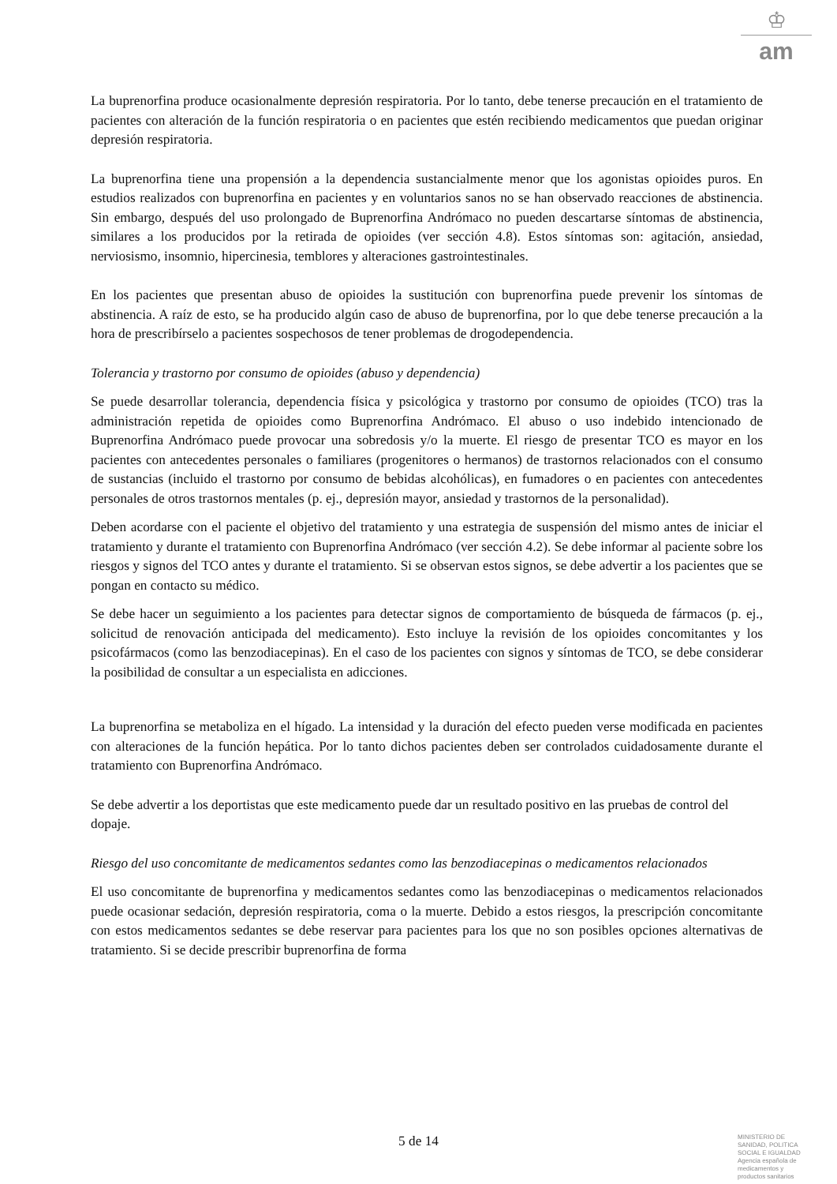♔
am
La buprenorfina produce ocasionalmente depresión respiratoria. Por lo tanto, debe tenerse precaución en el tratamiento de pacientes con alteración de la función respiratoria o en pacientes que estén recibiendo medicamentos que puedan originar depresión respiratoria.
La buprenorfina tiene una propensión a la dependencia sustancialmente menor que los agonistas opioides puros. En estudios realizados con buprenorfina en pacientes y en voluntarios sanos no se han observado reacciones de abstinencia. Sin embargo, después del uso prolongado de Buprenorfina Andrómaco no pueden descartarse síntomas de abstinencia, similares a los producidos por la retirada de opioides (ver sección 4.8). Estos síntomas son: agitación, ansiedad, nerviosismo, insomnio, hipercinesia, temblores y alteraciones gastrointestinales.
En los pacientes que presentan abuso de opioides la sustitución con buprenorfina puede prevenir los síntomas de abstinencia. A raíz de esto, se ha producido algún caso de abuso de buprenorfina, por lo que debe tenerse precaución a la hora de prescribírselo a pacientes sospechosos de tener problemas de drogodependencia.
Tolerancia y trastorno por consumo de opioides (abuso y dependencia)
Se puede desarrollar tolerancia, dependencia física y psicológica y trastorno por consumo de opioides (TCO) tras la administración repetida de opioides como Buprenorfina Andrómaco. El abuso o uso indebido intencionado de Buprenorfina Andrómaco puede provocar una sobredosis y/o la muerte. El riesgo de presentar TCO es mayor en los pacientes con antecedentes personales o familiares (progenitores o hermanos) de trastornos relacionados con el consumo de sustancias (incluido el trastorno por consumo de bebidas alcohólicas), en fumadores o en pacientes con antecedentes personales de otros trastornos mentales (p. ej., depresión mayor, ansiedad y trastornos de la personalidad).
Deben acordarse con el paciente el objetivo del tratamiento y una estrategia de suspensión del mismo antes de iniciar el tratamiento y durante el tratamiento con Buprenorfina Andrómaco (ver sección 4.2). Se debe informar al paciente sobre los riesgos y signos del TCO antes y durante el tratamiento. Si se observan estos signos, se debe advertir a los pacientes que se pongan en contacto su médico.
Se debe hacer un seguimiento a los pacientes para detectar signos de comportamiento de búsqueda de fármacos (p. ej., solicitud de renovación anticipada del medicamento). Esto incluye la revisión de los opioides concomitantes y los psicofármacos (como las benzodiacepinas). En el caso de los pacientes con signos y síntomas de TCO, se debe considerar la posibilidad de consultar a un especialista en adicciones.
La buprenorfina se metaboliza en el hígado. La intensidad y la duración del efecto pueden verse modificada en pacientes con alteraciones de la función hepática. Por lo tanto dichos pacientes deben ser controlados cuidadosamente durante el tratamiento con Buprenorfina Andrómaco.
Se debe advertir a los deportistas que este medicamento puede dar un resultado positivo en las pruebas de control del dopaje.
Riesgo del uso concomitante de medicamentos sedantes como las benzodiacepinas o medicamentos relacionados
El uso concomitante de buprenorfina y medicamentos sedantes como las benzodiacepinas o medicamentos relacionados puede ocasionar sedación, depresión respiratoria, coma o la muerte. Debido a estos riesgos, la prescripción concomitante con estos medicamentos sedantes se debe reservar para pacientes para los que no son posibles opciones alternativas de tratamiento. Si se decide prescribir buprenorfina de forma
5 de 14
MINISTERIO DE
SANIDAD, POLITICA
SOCIAL E IGUALDAD
Agencia española de
medicamentos y
productos sanitarios